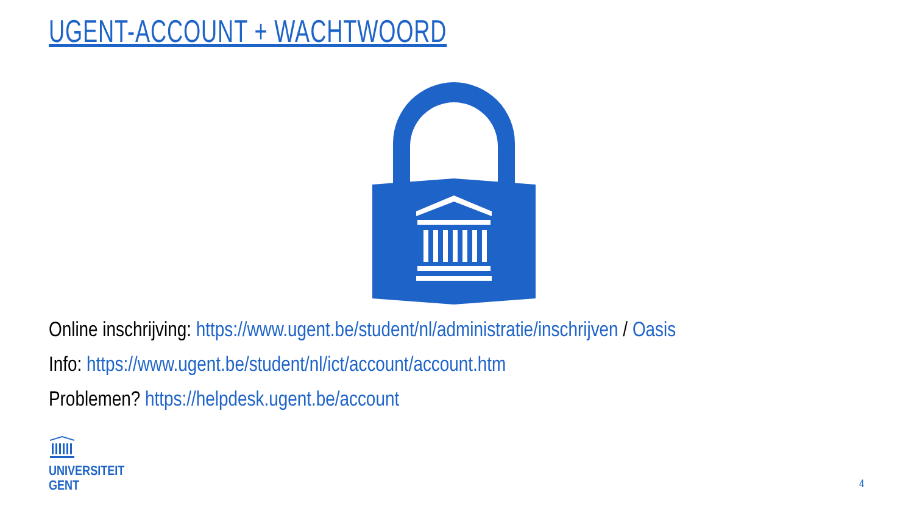UGENT-ACCOUNT + WACHTWOORD
Online inschrijving: https://www.ugent.be/student/nl/administratie/inschrijven / Oasis
Info: https://www.ugent.be/student/nl/ict/account/account.htm
Problemen? https://helpdesk.ugent.be/account
UNIVERSITEIT
GENT
4